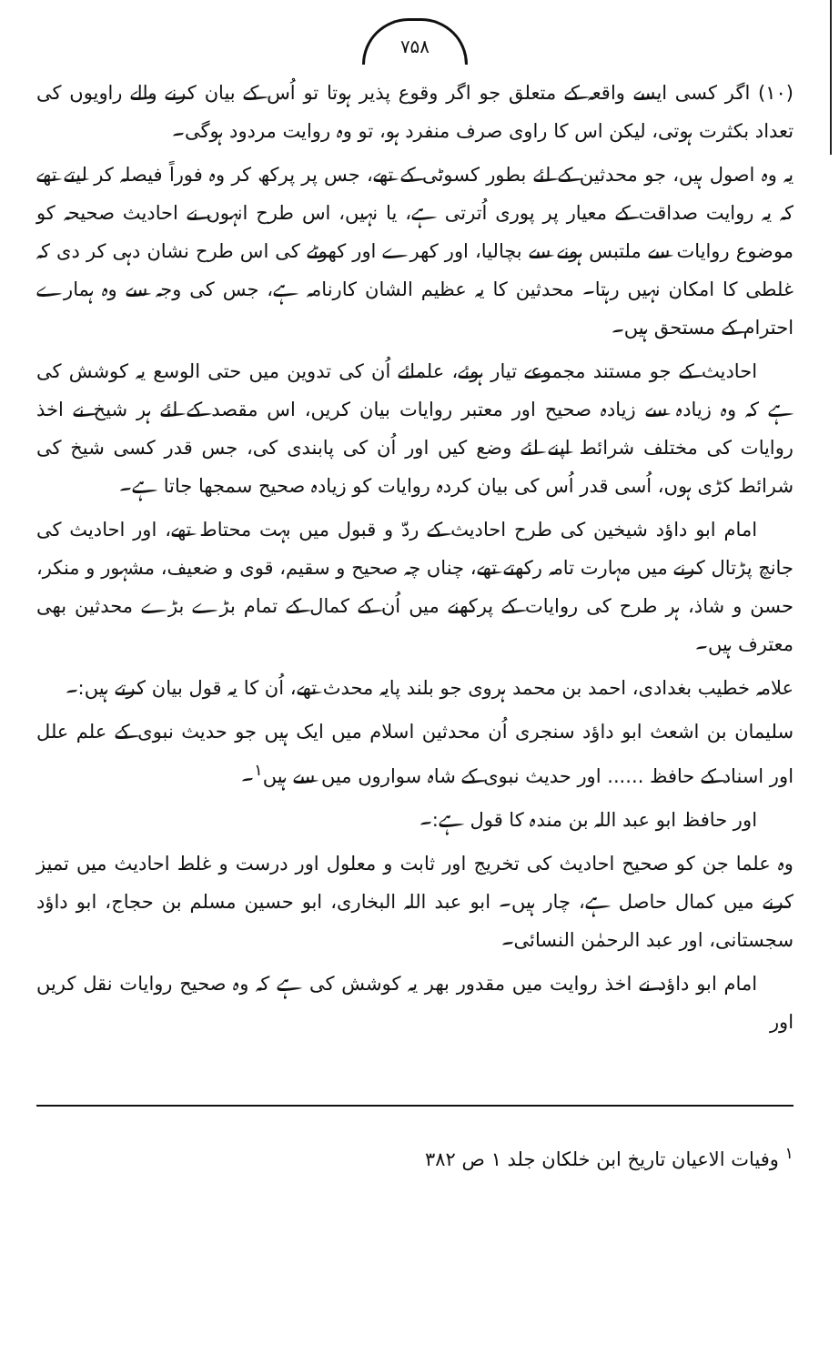۷۵۸
(۱۰) اگر کسی ایسے واقعہ کے متعلق جو اگر وقوع پذیر ہوتا تو اُس کے بیان کرنے والے راویوں کی تعداد بکثرت ہوتی، لیکن اس کا راوی صرف منفرد ہو، تو وہ روایت مردود ہوگی۔
یہ وہ اصول ہیں، جو محدثین کے لئے بطور کسوٹی کے تھے، جس پر پرکھ کر وہ فوراً فیصلہ کر لیتے تھے کہ یہ روایت صداقت کے معیار پر پوری اُترتی ہے، یا نہیں، اس طرح انہوں نے احادیث صحیحہ کو موضوع روایات سے ملتبس ہونے سے بچالیا، اور کھرے اور کھوٹے کی اس طرح نشان دہی کر دی کہ غلطی کا امکان نہیں رہتا۔ محدثین کا یہ عظیم الشان کارنامہ ہے، جس کی وجہ سے وہ ہمارے احترام کے مستحق ہیں۔
احادیث کے جو مستند مجموعے تیار ہوئے، علمائے اُن کی تدوین میں حتی الوسع یہ کوشش کی ہے کہ وہ زیادہ سے زیادہ صحیح اور معتبر روایات بیان کریں، اس مقصد کے لئے ہر شیخ نے اخذ روایات کی مختلف شرائط اپنے لئے وضع کیں اور اُن کی پابندی کی، جس قدر کسی شیخ کی شرائط کڑی ہوں، اُسی قدر اُس کی بیان کردہ روایات کو زیادہ صحیح سمجھا جاتا ہے۔
امام ابو داؤد شیخین کی طرح احادیث کے ردّ و قبول میں بہت محتاط تھے، اور احادیث کی جانچ پڑتال کرنے میں مہارت تامہ رکھتے تھے، چناں چہ صحیح و سقیم، قوی و ضعیف، مشہور و منکر، حسن و شاذ، ہر طرح کی روایات کے پرکھنے میں اُن کے کمال کے تمام بڑے بڑے محدثین بھی معترف ہیں۔
علامہ خطیب بغدادی، احمد بن محمد ہروی جو بلند پایہ محدث تھے، اُن کا یہ قول بیان کرتے ہیں:۔
سلیمان بن اشعث ابو داؤد سنجری اُن محدثین اسلام میں ایک ہیں جو حدیث نبوی کے علم علل اور اسناد کے حافظ ...... اور حدیث نبوی کے شاہ سواروں میں سے ہیں<sup>۱</sup>۔
اور حافظ ابو عبد اللہ بن مندہ کا قول ہے:۔
وہ علما جن کو صحیح احادیث کی تخریج اور ثابت و معلول اور درست و غلط احادیث میں تمیز کرنے میں کمال حاصل ہے، چار ہیں۔ ابو عبد اللہ البخاری، ابو حسین مسلم بن حجاج، ابو داؤد سجستانی، اور عبد الرحمٰن النسائی۔
امام ابو داؤد نے اخذ روایت میں مقدور بھر یہ کوشش کی ہے کہ وہ صحیح روایات نقل کریں اور
<sup>۱</sup> وفیات الاعیان تاریخ ابن خلکان جلد ۱ ص ۳۸۲